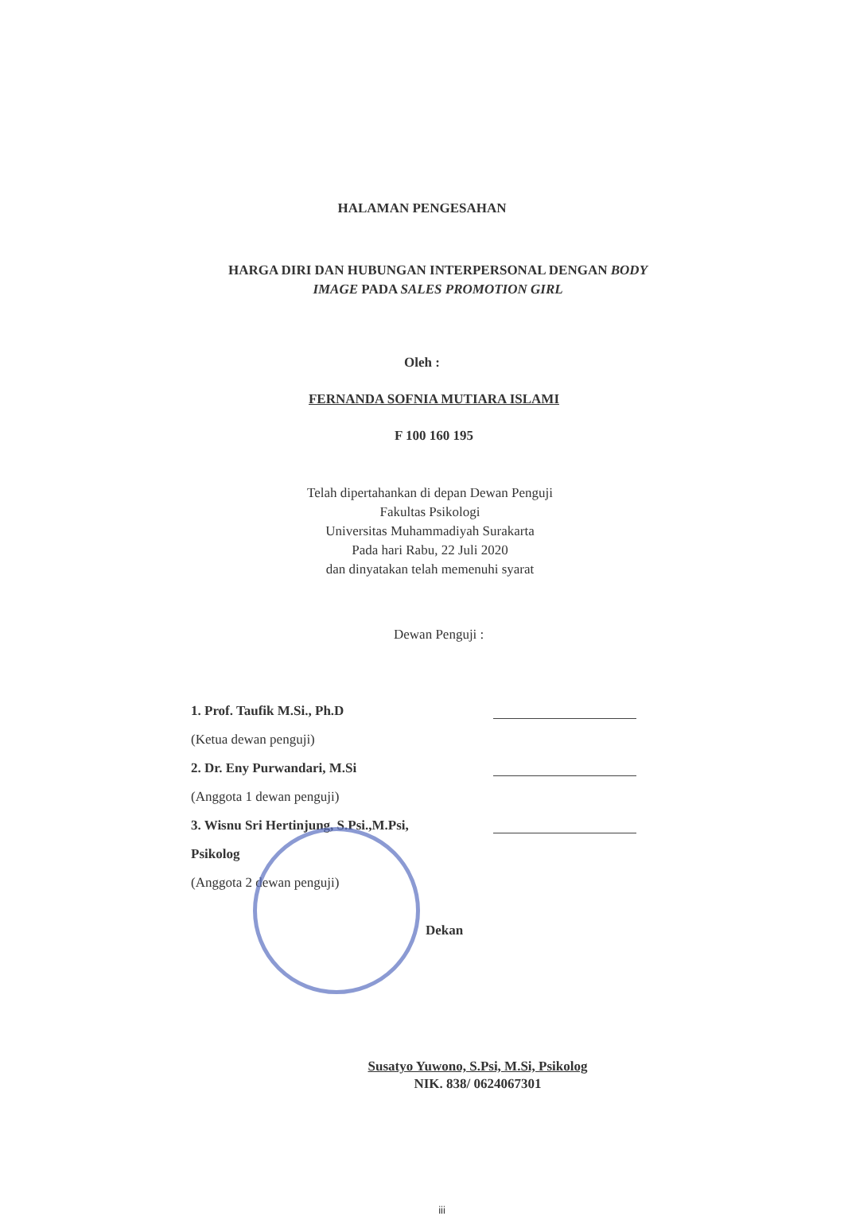HALAMAN PENGESAHAN
HARGA DIRI DAN HUBUNGAN INTERPERSONAL DENGAN BODY
IMAGE PADA SALES PROMOTION GIRL
Oleh :
FERNANDA SOFNIA MUTIARA ISLAMI
F 100 160 195
Telah dipertahankan di depan Dewan Penguji
Fakultas Psikologi
Universitas Muhammadiyah Surakarta
Pada hari Rabu, 22 Juli 2020
dan dinyatakan telah memenuhi syarat
Dewan Penguji :
1. Prof. Taufik M.Si., Ph.D
(Ketua dewan penguji)
2. Dr. Eny Purwandari, M.Si
(Anggota 1 dewan penguji)
3. Wisnu Sri Hertinjung, S.Psi.,M.Psi,
Psikolog
(Anggota 2 dewan penguji)
Dekan
Susatyo Yuwono, S.Psi, M.Si, Psikolog
NIK. 838/ 0624067301
iii